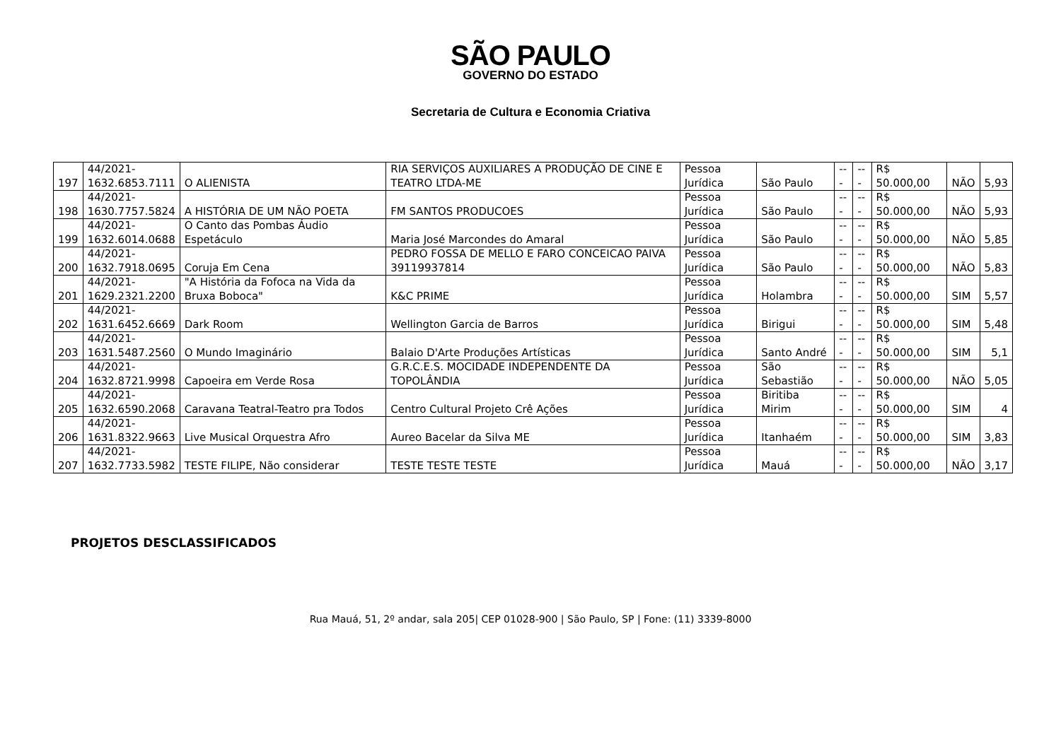SÃO PAULO
GOVERNO DO ESTADO
Secretaria de Cultura e Economia Criativa
| 197 | 44/2021- 1632.6853.7111 | O ALIENISTA | RIA SERVIÇOS AUXILIARES A PRODUÇÃO DE CINE E TEATRO LTDA-ME | Pessoa Jurídica | São Paulo | --- | --- | R$ 50.000,00 | NÃO | 5,93 |
| 198 | 44/2021- 1630.7757.5824 | A HISTÓRIA DE UM NÃO POETA | FM SANTOS PRODUCOES | Pessoa Jurídica | São Paulo | --- | --- | R$ 50.000,00 | NÃO | 5,93 |
| 199 | 44/2021- 1632.6014.0688 | O Canto das Pombas Áudio Espetáculo | Maria José Marcondes do Amaral | Pessoa Jurídica | São Paulo | --- | --- | R$ 50.000,00 | NÃO | 5,85 |
| 200 | 44/2021- 1632.7918.0695 | Coruja Em Cena | PEDRO FOSSA DE MELLO E FARO CONCEICAO PAIVA 39119937814 | Pessoa Jurídica | São Paulo | --- | --- | R$ 50.000,00 | NÃO | 5,83 |
| 201 | 44/2021- 1629.2321.2200 | "A História da Fofoca na Vida da Bruxa Boboca" | K&C PRIME | Pessoa Jurídica | Holambra | --- | --- | R$ 50.000,00 | SIM | 5,57 |
| 202 | 44/2021- 1631.6452.6669 | Dark Room | Wellington Garcia de Barros | Pessoa Jurídica | Birigui | --- | --- | R$ 50.000,00 | SIM | 5,48 |
| 203 | 44/2021- 1631.5487.2560 | O Mundo Imaginário | Balaio D'Arte Produções Artísticas | Pessoa Jurídica | Santo André | --- | --- | R$ 50.000,00 | SIM | 5,1 |
| 204 | 44/2021- 1632.8721.9998 | Capoeira em Verde Rosa | G.R.C.E.S. MOCIDADE INDEPENDENTE DA TOPOLÂNDIA | Pessoa Jurídica | São Sebastião | --- | --- | R$ 50.000,00 | NÃO | 5,05 |
| 205 | 44/2021- 1632.6590.2068 | Caravana Teatral-Teatro pra Todos | Centro Cultural Projeto Crê Ações | Pessoa Jurídica | Biritiba Mirim | --- | --- | R$ 50.000,00 | SIM | 4 |
| 206 | 44/2021- 1631.8322.9663 | Live Musical Orquestra Afro | Aureo Bacelar da Silva ME | Pessoa Jurídica | Itanhaém | --- | --- | R$ 50.000,00 | SIM | 3,83 |
| 207 | 44/2021- 1632.7733.5982 | TESTE FILIPE, Não considerar | TESTE TESTE TESTE | Pessoa Jurídica | Mauá | --- | --- | R$ 50.000,00 | NÃO | 3,17 |
PROJETOS DESCLASSIFICADOS
Rua Mauá, 51, 2º andar, sala 205| CEP 01028-900 | São Paulo, SP | Fone: (11) 3339-8000